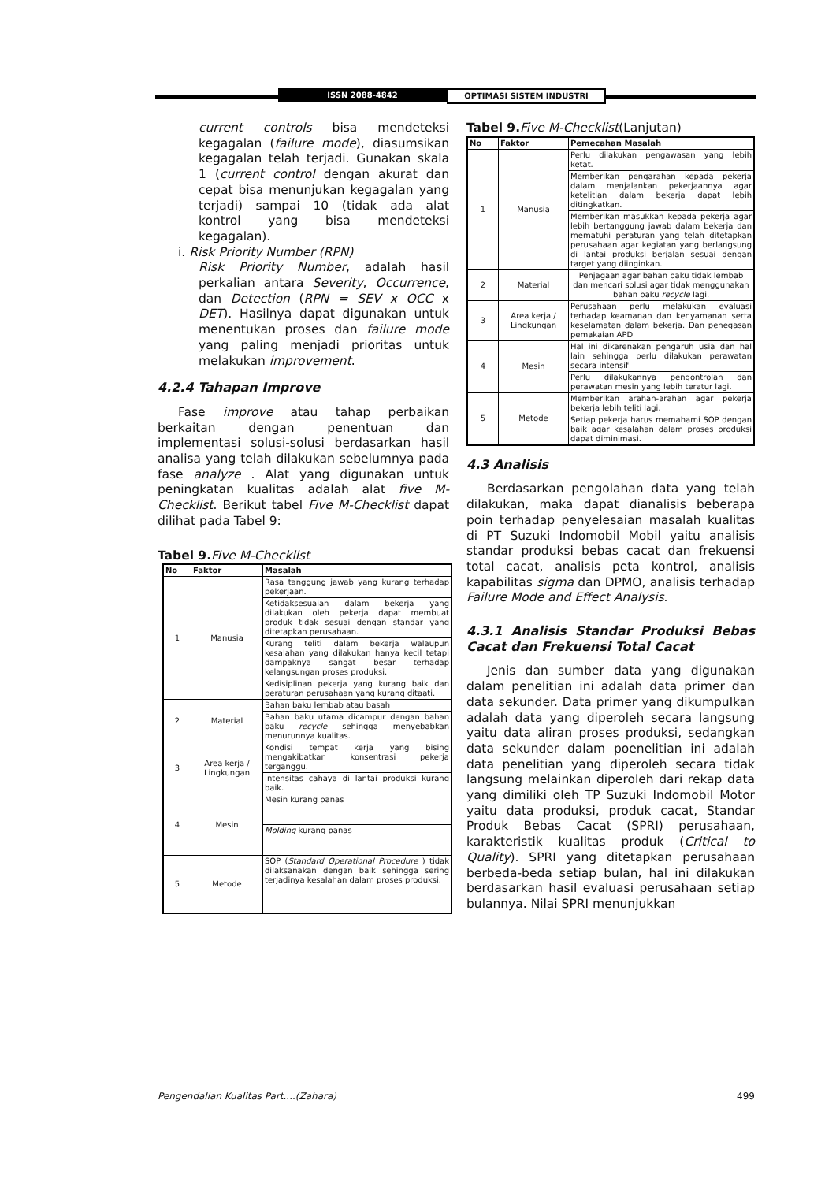ISSN 2088-4842 OPTIMASI SISTEM INDUSTRI
current controls bisa mendeteksi kegagalan (failure mode), diasumsikan kegagalan telah terjadi. Gunakan skala 1 (current control dengan akurat dan cepat bisa menunjukan kegagalan yang terjadi) sampai 10 (tidak ada alat kontrol yang bisa mendeteksi kegagalan).
i. Risk Priority Number (RPN)
Risk Priority Number, adalah hasil perkalian antara Severity, Occurrence, dan Detection (RPN = SEV x OCC x DET). Hasilnya dapat digunakan untuk menentukan proses dan failure mode yang paling menjadi prioritas untuk melakukan improvement.
4.2.4 Tahapan Improve
Fase improve atau tahap perbaikan berkaitan dengan penentuan dan implementasi solusi-solusi berdasarkan hasil analisa yang telah dilakukan sebelumnya pada fase analyze . Alat yang digunakan untuk peningkatan kualitas adalah alat five M-Checklist. Berikut tabel Five M-Checklist dapat dilihat pada Tabel 9:
Tabel 9. Five M-Checklist
| No | Faktor | Masalah |
| --- | --- | --- |
| 1 | Manusia | Rasa tanggung jawab yang kurang terhadap pekerjaan. |
| | | Ketidaksesuaian dalam bekerja yang dilakukan oleh pekerja dapat membuat produk tidak sesuai dengan standar yang ditetapkan perusahaan. |
| | | Kurang teliti dalam bekerja walaupun kesalahan yang dilakukan hanya kecil tetapi dampaknya sangat besar terhadap kelangsungan proses produksi. |
| | | Kedisiplinan pekerja yang kurang baik dan peraturan perusahaan yang kurang ditaati. |
| 2 | Material | Bahan baku lembab atau basah |
| | | Bahan baku utama dicampur dengan bahan baku recycle sehingga menyebabkan menurunnya kualitas. |
| 3 | Area kerja / Lingkungan | Kondisi tempat kerja yang bising mengakibatkan konsentrasi pekerja terganggu. |
| | | Intensitas cahaya di lantai produksi kurang baik. |
| 4 | Mesin | Mesin kurang panas |
| | | Molding kurang panas |
| 5 | Metode | SOP ( Standard Operational Procedure ) tidak dilaksanakan dengan baik sehingga sering terjadinya kesalahan dalam proses produksi. |
Tabel 9. Five M-Checklist(Lanjutan)
| No | Faktor | Pemecahan Masalah |
| --- | --- | --- |
| 1 | Manusia | Perlu dilakukan pengawasan yang lebih ketat. |
| | | Memberikan pengarahan kepada pekerja dalam menjalankan pekerjaannya agar ketelitian dalam bekerja dapat lebih ditingkatkan. |
| | | Memberikan masukkan kepada pekerja agar lebih bertanggung jawab dalam bekerja dan mematuhi peraturan yang telah ditetapkan perusahaan agar kegiatan yang berlangsung di lantai produksi berjalan sesuai dengan target yang diinginkan. |
| 2 | Material | Penjagaan agar bahan baku tidak lembab dan mencari solusi agar tidak menggunakan bahan baku recycle lagi. |
| 3 | Area kerja / Lingkungan | Perusahaan perlu melakukan evaluasi terhadap keamanan dan kenyamanan serta keselamatan dalam bekerja. Dan penegasan pemakaian APD |
| 4 | Mesin | Hal ini dikarenakan pengaruh usia dan hal lain sehingga perlu dilakukan perawatan secara intensif |
| | | Perlu dilakukannya pengontrolan dan perawatan mesin yang lebih teratur lagi. |
| 5 | Metode | Memberikan arahan-arahan agar pekerja bekerja lebih teliti lagi. |
| | | Setiap pekerja harus memahami SOP dengan baik agar kesalahan dalam proses produksi dapat diminimasi. |
4.3 Analisis
Berdasarkan pengolahan data yang telah dilakukan, maka dapat dianalisis beberapa poin terhadap penyelesaian masalah kualitas di PT Suzuki Indomobil Mobil yaitu analisis standar produksi bebas cacat dan frekuensi total cacat, analisis peta kontrol, analisis kapabilitas sigma dan DPMO, analisis terhadap Failure Mode and Effect Analysis.
4.3.1 Analisis Standar Produksi Bebas Cacat dan Frekuensi Total Cacat
Jenis dan sumber data yang digunakan dalam penelitian ini adalah data primer dan data sekunder. Data primer yang dikumpulkan adalah data yang diperoleh secara langsung yaitu data aliran proses produksi, sedangkan data sekunder dalam poenelitian ini adalah data penelitian yang diperoleh secara tidak langsung melainkan diperoleh dari rekap data yang dimiliki oleh TP Suzuki Indomobil Motor yaitu data produksi, produk cacat, Standar Produk Bebas Cacat (SPRI) perusahaan, karakteristik kualitas produk (Critical to Quality). SPRI yang ditetapkan perusahaan berbeda-beda setiap bulan, hal ini dilakukan berdasarkan hasil evaluasi perusahaan setiap bulannya. Nilai SPRI menunjukkan
Pengendalian Kualitas Part....(Zahara) 499